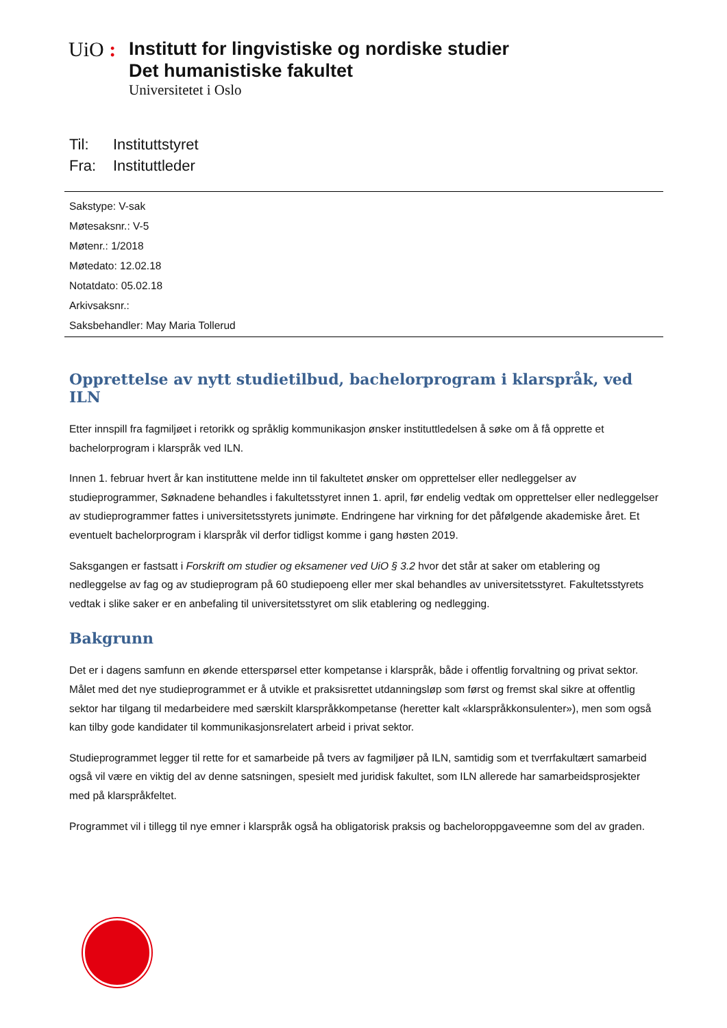UiO :
Institutt for lingvistiske og nordiske studier
Det humanistiske fakultet
Universitetet i Oslo
Til: Instituttstyret
Fra: Instituttleder
Sakstype: V-sak
Møtesaksnr.: V-5
Møtenr.: 1/2018
Møtedato: 12.02.18
Notatdato: 05.02.18
Arkivsaksnr.:
Saksbehandler: May Maria Tollerud
Opprettelse av nytt studietilbud, bachelorprogram i klarspråk, ved ILN
Etter innspill fra fagmiljøet i retorikk og språklig kommunikasjon ønsker instituttledelsen å søke om å få opprette et bachelorprogram i klarspråk ved ILN.
Innen 1. februar hvert år kan instituttene melde inn til fakultetet ønsker om opprettelser eller nedleggelser av studieprogrammer, Søknadene behandles i fakultetsstyret innen 1. april, før endelig vedtak om opprettelser eller nedleggelser av studieprogrammer fattes i universitetsstyrets junimøte. Endringene har virkning for det påfølgende akademiske året. Et eventuelt bachelorprogram i klarspråk vil derfor tidligst komme i gang høsten 2019.
Saksgangen er fastsatt i Forskrift om studier og eksamener ved UiO § 3.2 hvor det står at saker om etablering og nedleggelse av fag og av studieprogram på 60 studiepoeng eller mer skal behandles av universitetsstyret. Fakultetsstyrets vedtak i slike saker er en anbefaling til universitetsstyret om slik etablering og nedlegging.
Bakgrunn
Det er i dagens samfunn en økende etterspørsel etter kompetanse i klarspråk, både i offentlig forvaltning og privat sektor. Målet med det nye studieprogrammet er å utvikle et praksisrettet utdanningsløp som først og fremst skal sikre at offentlig sektor har tilgang til medarbeidere med særskilt klarspråkkompetanse (heretter kalt «klarspråkkonsulenter»), men som også kan tilby gode kandidater til kommunikasjonsrelatert arbeid i privat sektor.
Studieprogrammet legger til rette for et samarbeide på tvers av fagmiljøer på ILN, samtidig som et tverrfakultært samarbeid også vil være en viktig del av denne satsningen, spesielt med juridisk fakultet, som ILN allerede har samarbeidsprosjekter med på klarspråkfeltet.
Programmet vil i tillegg til nye emner i klarspråk også ha obligatorisk praksis og bacheloroppgaveemne som del av graden.